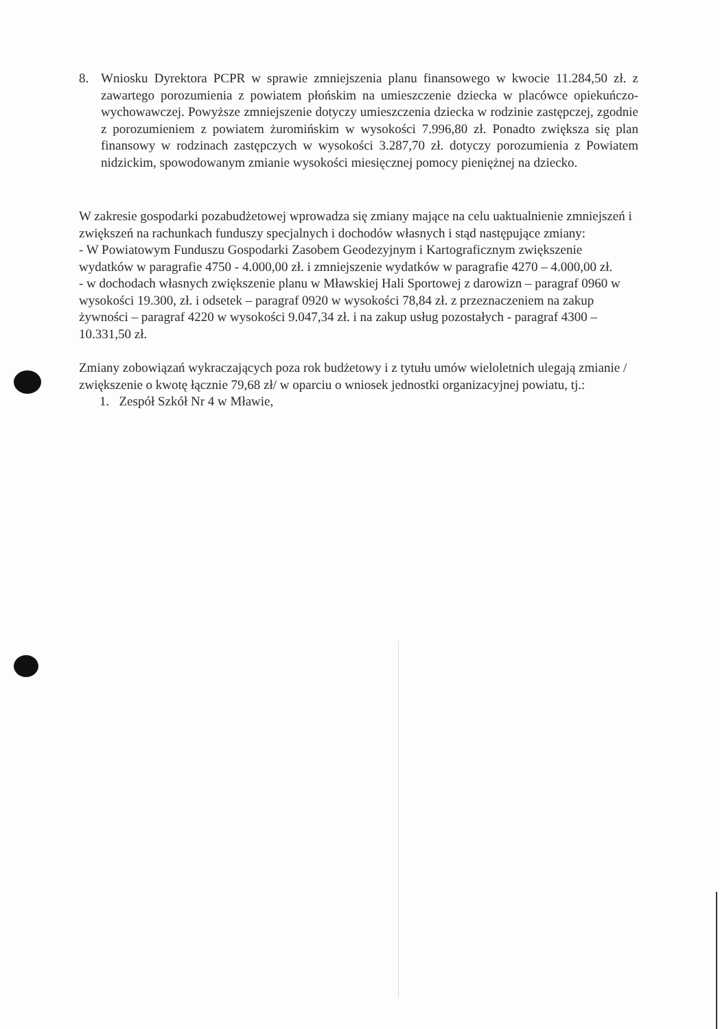8. Wniosku Dyrektora PCPR w sprawie zmniejszenia planu finansowego w kwocie 11.284,50 zł. z zawartego porozumienia z powiatem płońskim na umieszczenie dziecka w placówce opiekuńczo-wychowawczej. Powyższe zmniejszenie dotyczy umieszczenia dziecka w rodzinie zastępczej, zgodnie z porozumieniem z powiatem żuromińskim w wysokości 7.996,80 zł. Ponadto zwiększa się plan finansowy w rodzinach zastępczych w wysokości 3.287,70 zł. dotyczy porozumienia z Powiatem nidzickim, spowodowanym zmianie wysokości miesięcznej pomocy pieniężnej na dziecko.
W zakresie gospodarki pozabudżetowej wprowadza się zmiany mające na celu uaktualnienie zmniejszeń i zwiększeń na rachunkach funduszy specjalnych i dochodów własnych i stąd następujące zmiany:
- W Powiatowym Funduszu Gospodarki Zasobem Geodezyjnym i Kartograficznym zwiększenie wydatków w paragrafie 4750 - 4.000,00 zł. i zmniejszenie wydatków w paragrafie 4270 – 4.000,00 zł.
- w dochodach własnych zwiększenie planu w Mławskiej Hali Sportowej z darowizn – paragraf 0960 w wysokości 19.300, zł. i odsetek – paragraf 0920 w wysokości 78,84 zł. z przeznaczeniem na zakup żywności – paragraf 4220 w wysokości 9.047,34 zł. i na zakup usług pozostałych - paragraf 4300 – 10.331,50 zł.
Zmiany zobowiązań wykraczających poza rok budżetowy i z tytułu umów wieloletnich ulegają zmianie / zwiększenie o kwotę łącznie 79,68 zł/ w oparciu o wniosek jednostki organizacyjnej powiatu, tj.:
1. Zespół Szkół Nr 4 w Mławie,